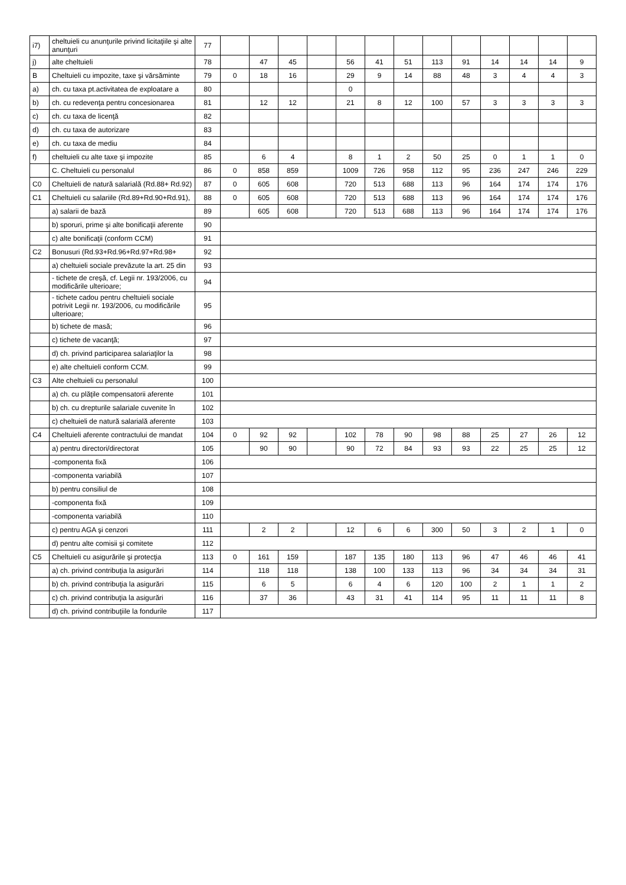| i7) | cheltuieli cu anunţurile privind licitaţiile şi alte anunţuri | 77 | | | | | | | | | | | | | |
| j) | alte cheltuieli | 78 | | 47 | 45 | | 56 | 41 | 51 | 113 | 91 | 14 | 14 | 14 | 9 |
| B | Cheltuieli cu impozite, taxe şi vărsăminte | 79 | 0 | 18 | 16 | | 29 | 9 | 14 | 88 | 48 | 3 | 4 | 4 | 3 |
| a) | ch. cu taxa pt.activitatea de exploatare a | 80 | | | | | 0 | | | | | | | | |
| b) | ch. cu redevenţa pentru concesionarea | 81 | | 12 | 12 | | 21 | 8 | 12 | 100 | 57 | 3 | 3 | 3 | 3 |
| c) | ch. cu taxa de licenţă | 82 | | | | | | | | | | | | | |
| d) | ch. cu taxa de autorizare | 83 | | | | | | | | | | | | | |
| e) | ch. cu taxa de mediu | 84 | | | | | | | | | | | | | |
| f) | cheltuieli cu alte taxe şi impozite | 85 | | 6 | 4 | | 8 | 1 | 2 | 50 | 25 | 0 | 1 | 1 | 0 |
| | C. Cheltuieli cu personalul | 86 | 0 | 858 | 859 | | 1009 | 726 | 958 | 112 | 95 | 236 | 247 | 246 | 229 |
| C0 | Cheltuieli de natură salarială (Rd.88+ Rd.92) | 87 | 0 | 605 | 608 | | 720 | 513 | 688 | 113 | 96 | 164 | 174 | 174 | 176 |
| C1 | Cheltuieli cu salariile (Rd.89+Rd.90+Rd.91), | 88 | 0 | 605 | 608 | | 720 | 513 | 688 | 113 | 96 | 164 | 174 | 174 | 176 |
| | a) salarii de bază | 89 | | 605 | 608 | | 720 | 513 | 688 | 113 | 96 | 164 | 174 | 174 | 176 |
| | b) sporuri, prime şi alte bonificaţii aferente | 90 | | | | | | | | | | | | | |
| | c) alte bonificaţii (conform CCM) | 91 | | | | | | | | | | | | | |
| C2 | Bonusuri (Rd.93+Rd.96+Rd.97+Rd.98+ | 92 | | | | | | | | | | | | | |
| | a) cheltuieli sociale prevăzute la art. 25 din | 93 | | | | | | | | | | | | | |
| | - tichete de creşă, cf. Legii nr. 193/2006, cu modificările ulterioare; | 94 | | | | | | | | | | | | | |
| | - tichete cadou pentru cheltuieli sociale potrivit Legii nr. 193/2006, cu modificările ulterioare; | 95 | | | | | | | | | | | | | |
| | b) tichete de masă; | 96 | | | | | | | | | | | | | |
| | c) tichete de vacanţă; | 97 | | | | | | | | | | | | | |
| | d) ch. privind participarea salariaţilor la | 98 | | | | | | | | | | | | | |
| | e) alte cheltuieli conform CCM. | 99 | | | | | | | | | | | | | |
| C3 | Alte cheltuieli cu personalul | 100 | | | | | | | | | | | | | |
| | a) ch. cu plăţile compensatorii aferente | 101 | | | | | | | | | | | | | |
| | b) ch. cu drepturile salariale cuvenite în | 102 | | | | | | | | | | | | | |
| | c) cheltuieli de natură salarială aferente | 103 | | | | | | | | | | | | | |
| C4 | Cheltuieli aferente contractului de mandat | 104 | 0 | 92 | 92 | | 102 | 78 | 90 | 98 | 88 | 25 | 27 | 26 | 12 |
| | a) pentru directori/directorat | 105 | | 90 | 90 | | 90 | 72 | 84 | 93 | 93 | 22 | 25 | 25 | 12 |
| | -componenta fixă | 106 | | | | | | | | | | | | | |
| | -componenta variabilă | 107 | | | | | | | | | | | | | |
| | b) pentru consiliul de | 108 | | | | | | | | | | | | | |
| | -componenta fixă | 109 | | | | | | | | | | | | | |
| | -componenta variabilă | 110 | | | | | | | | | | | | | |
| | c) pentru AGA şi cenzori | 111 | | 2 | 2 | | 12 | 6 | 6 | 300 | 50 | 3 | 2 | 1 | 0 |
| | d) pentru alte comisii şi comitete | 112 | | | | | | | | | | | | | |
| C5 | Cheltuieli cu asigurările şi protecţia | 113 | 0 | 161 | 159 | | 187 | 135 | 180 | 113 | 96 | 47 | 46 | 46 | 41 |
| | a) ch. privind contribuţia la asigurări | 114 | | 118 | 118 | | 138 | 100 | 133 | 113 | 96 | 34 | 34 | 34 | 31 |
| | b) ch. privind contribuţia la asigurări | 115 | | 6 | 5 | | 6 | 4 | 6 | 120 | 100 | 2 | 1 | 1 | 2 |
| | c) ch. privind contribuţia la asigurări | 116 | | 37 | 36 | | 43 | 31 | 41 | 114 | 95 | 11 | 11 | 11 | 8 |
| | d) ch. privind contribuţiile la fondurile | 117 | | | | | | | | | | | | | |